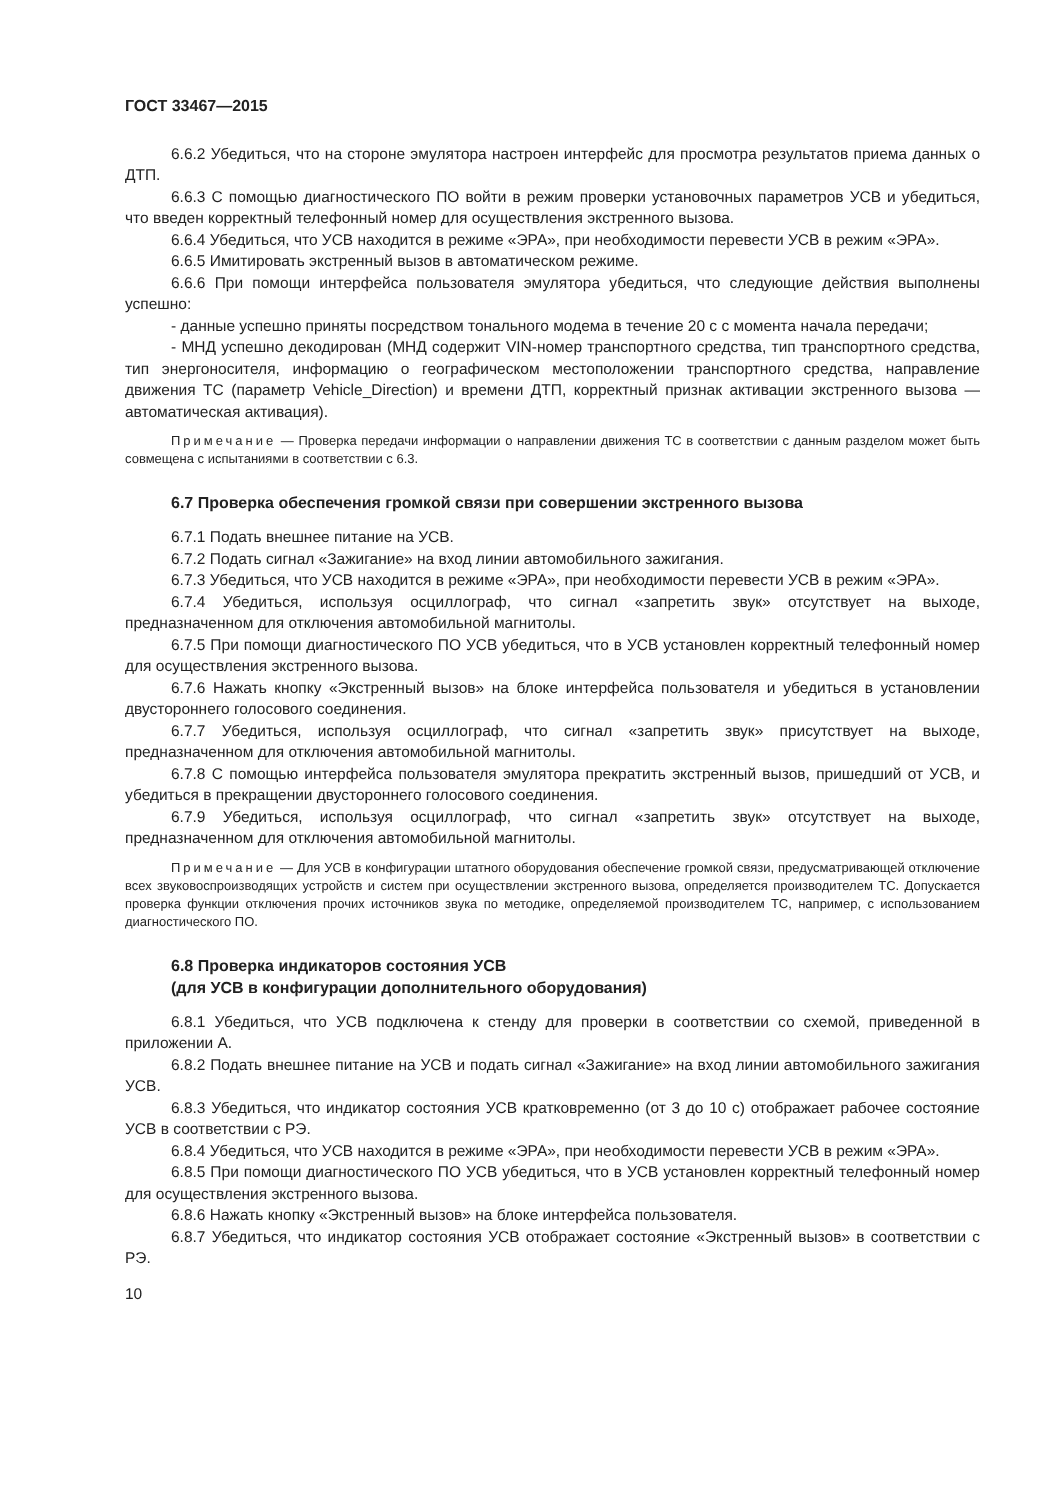ГОСТ 33467—2015
6.6.2 Убедиться, что на стороне эмулятора настроен интерфейс для просмотра результатов приема данных о ДТП.
6.6.3 С помощью диагностического ПО войти в режим проверки установочных параметров УСВ и убедиться, что введен корректный телефонный номер для осуществления экстренного вызова.
6.6.4 Убедиться, что УСВ находится в режиме «ЭРА», при необходимости перевести УСВ в режим «ЭРА».
6.6.5 Имитировать экстренный вызов в автоматическом режиме.
6.6.6 При помощи интерфейса пользователя эмулятора убедиться, что следующие действия выполнены успешно:
- данные успешно приняты посредством тонального модема в течение 20 с с момента начала передачи;
- МНД успешно декодирован (МНД содержит VIN-номер транспортного средства, тип транспортного средства, тип энергоносителя, информацию о географическом местоположении транспортного средства, направление движения ТС (параметр Vehicle_Direction) и времени ДТП, корректный признак активации экстренного вызова — автоматическая активация).
Примечание — Проверка передачи информации о направлении движения ТС в соответствии с данным разделом может быть совмещена с испытаниями в соответствии с 6.3.
6.7 Проверка обеспечения громкой связи при совершении экстренного вызова
6.7.1 Подать внешнее питание на УСВ.
6.7.2 Подать сигнал «Зажигание» на вход линии автомобильного зажигания.
6.7.3 Убедиться, что УСВ находится в режиме «ЭРА», при необходимости перевести УСВ в режим «ЭРА».
6.7.4 Убедиться, используя осциллограф, что сигнал «запретить звук» отсутствует на выходе, предназначенном для отключения автомобильной магнитолы.
6.7.5 При помощи диагностического ПО УСВ убедиться, что в УСВ установлен корректный телефонный номер для осуществления экстренного вызова.
6.7.6 Нажать кнопку «Экстренный вызов» на блоке интерфейса пользователя и убедиться в установлении двустороннего голосового соединения.
6.7.7 Убедиться, используя осциллограф, что сигнал «запретить звук» присутствует на выходе, предназначенном для отключения автомобильной магнитолы.
6.7.8 С помощью интерфейса пользователя эмулятора прекратить экстренный вызов, пришедший от УСВ, и убедиться в прекращении двустороннего голосового соединения.
6.7.9 Убедиться, используя осциллограф, что сигнал «запретить звук» отсутствует на выходе, предназначенном для отключения автомобильной магнитолы.
Примечание — Для УСВ в конфигурации штатного оборудования обеспечение громкой связи, предусматривающей отключение всех звуковоспроизводящих устройств и систем при осуществлении экстренного вызова, определяется производителем ТС. Допускается проверка функции отключения прочих источников звука по методике, определяемой производителем ТС, например, с использованием диагностического ПО.
6.8 Проверка индикаторов состояния УСВ
(для УСВ в конфигурации дополнительного оборудования)
6.8.1 Убедиться, что УСВ подключена к стенду для проверки в соответствии со схемой, приведенной в приложении А.
6.8.2 Подать внешнее питание на УСВ и подать сигнал «Зажигание» на вход линии автомобильного зажигания УСВ.
6.8.3 Убедиться, что индикатор состояния УСВ кратковременно (от 3 до 10 с) отображает рабочее состояние УСВ в соответствии с РЭ.
6.8.4 Убедиться, что УСВ находится в режиме «ЭРА», при необходимости перевести УСВ в режим «ЭРА».
6.8.5 При помощи диагностического ПО УСВ убедиться, что в УСВ установлен корректный телефонный номер для осуществления экстренного вызова.
6.8.6 Нажать кнопку «Экстренный вызов» на блоке интерфейса пользователя.
6.8.7 Убедиться, что индикатор состояния УСВ отображает состояние «Экстренный вызов» в соответствии с РЭ.
10